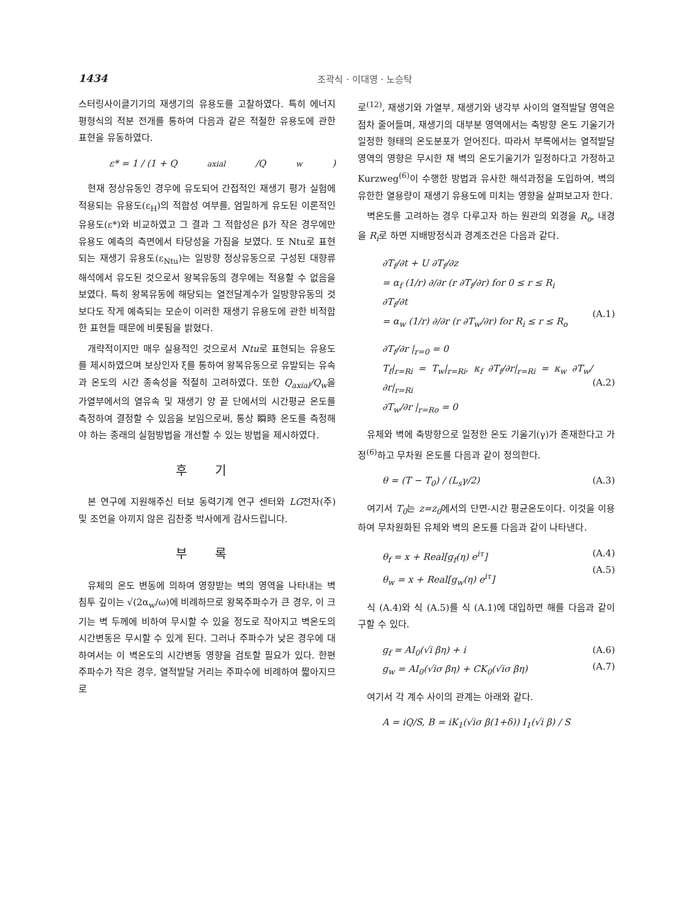1434 조곽식 · 이대영 · 노승탁
스터링사이클기기의 재생기의 유용도를 고찰하였다. 특히 에너지 평형식의 적분 전개를 통하여 다음과 같은 적절한 유용도에 관한 표현을 유동하였다.
ε* = 1 / (1 + Q<sub>axial</sub>/Q<sub>w</sub>)
현재 정상유동인 경우에 유도되어 간접적인 재생기 평가 실험에 적용되는 유용도(ε<sub>H</sub>)의 적합성 여부를, 엄밀하게 유도된 이론적인 유용도(ε*)와 비교하였고 그 결과 그 적합성은 β가 작은 경우에만 유용도 예측의 측면에서 타당성을 가짐을 보였다. 또 Ntu로 표현되는 재생기 유용도(ε<sub>Ntu</sub>)는 일방향 정상유동으로 구성된 대향류 해석에서 유도된 것으로서 왕복유동의 경우에는 적용할 수 없음을 보였다. 특히 왕복유동에 해당되는 열전달계수가 일방향유동의 것보다도 작게 예측되는 모순이 이러한 재생기 유용도에 관한 비적합한 표현들 때문에 비롯됨을 밝혔다.
개략적이지만 매우 실용적인 것으로서 Ntu로 표현되는 유용도를 제시하였으며 보상인자 ξ를 통하여 왕복유동으로 유발되는 유속과 온도의 시간 종속성을 적절히 고려하였다. 또한 Q<sub>axial</sub>/Q<sub>w</sub>을 가열부에서의 열유속 및 재생기 양 끝 단에서의 시간평균 온도를 측정하여 결정할 수 있음을 보임으로써, 통상 瞬時 온도를 측정해야 하는 종래의 실험방법을 개선할 수 있는 방법을 제시하였다.
후 기
본 연구에 지원해주신 터보 동력기계 연구 센터와 LG전자(주) 및 조언을 아끼지 않은 김찬중 박사에게 감사드립니다.
부 록
유체의 온도 변동에 의하여 영향받는 벽의 영역을 나타내는 벽 침투 깊이는 √(2α<sub>w</sub>/ω)에 비례하므로 왕복주파수가 큰 경우, 이 크기는 벽 두께에 비하여 무시할 수 있을 정도로 작아지고 벽온도의 시간변동은 무시할 수 있게 된다. 그러나 주파수가 낮은 경우에 대하여서는 이 벽온도의 시간변동 영향을 검토할 필요가 있다. 한편 주파수가 작은 경우, 열적발달 거리는 주파수에 비례하여 짧아지므로
로<sup>(12)</sup>, 재생기와 가열부, 재생기와 냉각부 사이의 열적발달 영역은 점차 줄어들며, 재생기의 대부분 영역에서는 축방향 온도 기울기가 일정한 형태의 온도분포가 얻어진다. 따라서 부록에서는 열적발달 영역의 영향은 무시한 채 벽의 온도기울기가 일정하다고 가정하고 Kurzweg<sup>(6)</sup>이 수행한 방법과 유사한 해석과정을 도입하여, 벽의 유한한 열용량이 재생기 유용도에 미치는 영향을 살펴보고자 한다.
벽온도를 고려하는 경우 다루고자 하는 원관의 외경을 R<sub>o</sub>, 내경을 R<sub>i</sub>로 하면 지배방정식과 경계조건은 다음과 같다.
∂T<sub>f</sub>/∂t + U ∂T<sub>f</sub>/∂z
= α<sub>f</sub> (1/r) ∂/∂r (r ∂T<sub>f</sub>/∂r) for 0 ≤ r ≤ R<sub>i</sub>
∂T<sub>f</sub>/∂t
= α<sub>w</sub> (1/r) ∂/∂r (r ∂T<sub>w</sub>/∂r) for R<sub>i</sub> ≤ r ≤ R<sub>o</sub>
(A.1)
∂T<sub>f</sub>/∂r |<sub>r=0</sub> = 0
T<sub>f</sub>|<sub>r=Ri</sub> = T<sub>w</sub>|<sub>r=Ri</sub>, κ<sub>f</sub> ∂T<sub>f</sub>/∂r|<sub>r=Ri</sub> = κ<sub>w</sub> ∂T<sub>w</sub>/∂r|<sub>r=Ri</sub>
∂T<sub>w</sub>/∂r |<sub>r=Ro</sub> = 0
(A.2)
유체와 벽에 축방향으로 일정한 온도 기울기(γ)가 존재한다고 가정<sup>(6)</sup>하고 무차원 온도를 다음과 같이 정의한다.
θ = (T − T<sub>0</sub>) / (L<sub>s</sub>γ/2) (A.3)
여기서 T<sub>0</sub>는 z=z<sub>0</sub>에서의 단면-시간 평균온도이다. 이것을 이용하여 무차원화된 유체와 벽의 온도를 다음과 같이 나타낸다.
θ<sub>f</sub> = x + Real[g<sub>f</sub>(η) e<sup>iτ</sup>]
θ<sub>w</sub> = x + Real[g<sub>w</sub>(η) e<sup>iτ</sup>] (A.4)
(A.5)
식 (A.4)와 식 (A.5)를 식 (A.1)에 대입하면 해를 다음과 같이 구할 수 있다.
g<sub>f</sub> = AI<sub>0</sub>(√i βη) + i
g<sub>w</sub> = AI<sub>0</sub>(√iσ βη) + CK<sub>0</sub>(√iσ βη) (A.6)
(A.7)
여기서 각 계수 사이의 관계는 아래와 같다.
A = iQ/S, B = iK<sub>1</sub>(√iσ β(1+δ)) I<sub>1</sub>(√i β) / S